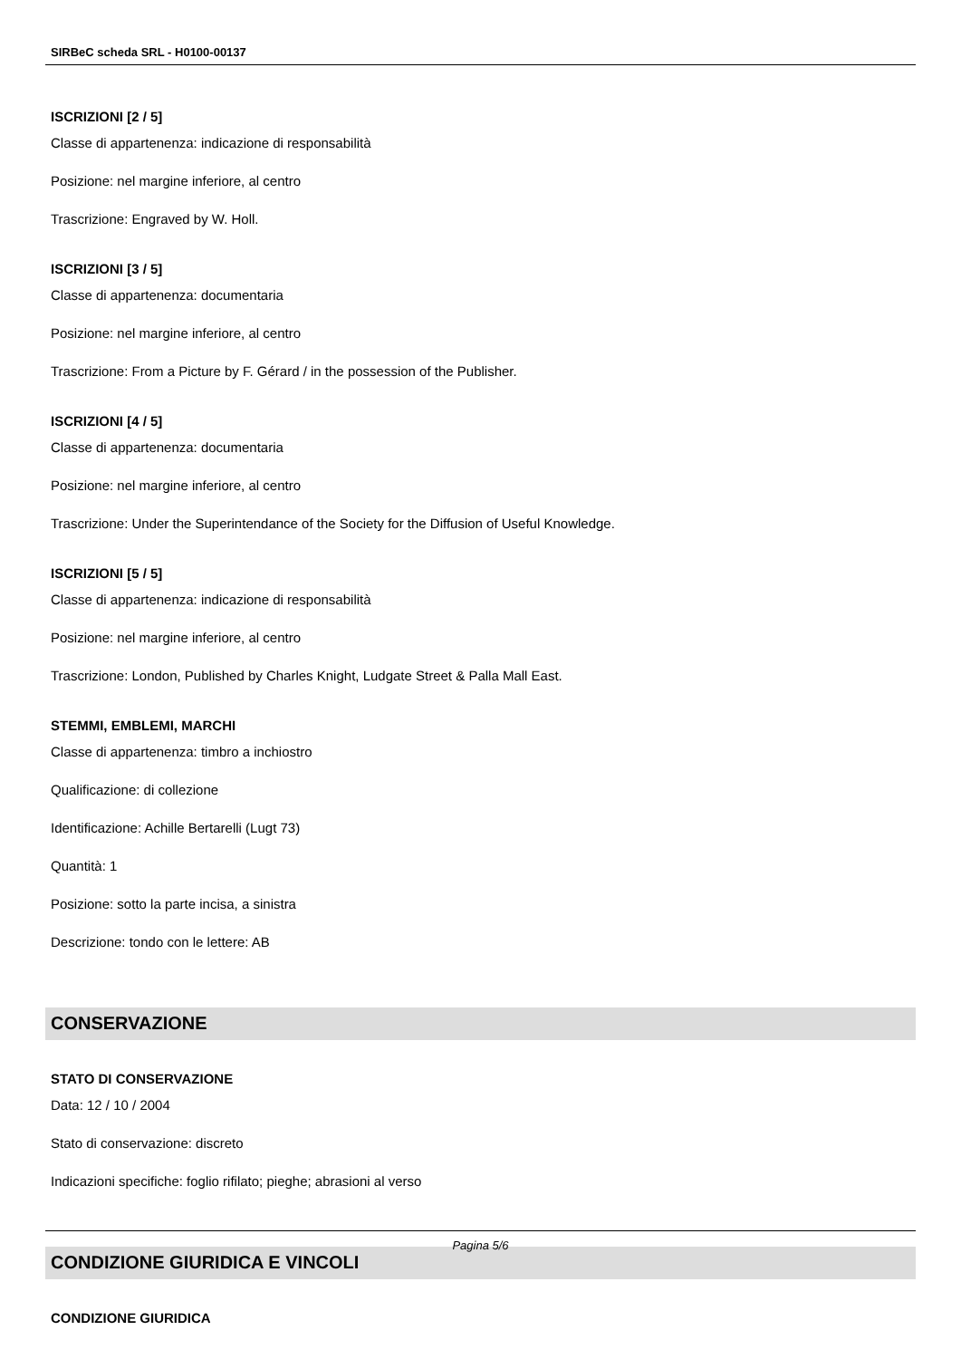SIRBeC scheda SRL - H0100-00137
ISCRIZIONI [2 / 5]
Classe di appartenenza: indicazione di responsabilità
Posizione: nel margine inferiore, al centro
Trascrizione: Engraved by W. Holl.
ISCRIZIONI [3 / 5]
Classe di appartenenza: documentaria
Posizione: nel margine inferiore, al centro
Trascrizione: From a Picture by F. Gérard / in the possession of the Publisher.
ISCRIZIONI [4 / 5]
Classe di appartenenza: documentaria
Posizione: nel margine inferiore, al centro
Trascrizione: Under the Superintendance of the Society for the Diffusion of Useful Knowledge.
ISCRIZIONI [5 / 5]
Classe di appartenenza: indicazione di responsabilità
Posizione: nel margine inferiore, al centro
Trascrizione: London, Published by Charles Knight, Ludgate Street & Palla Mall East.
STEMMI, EMBLEMI, MARCHI
Classe di appartenenza: timbro a inchiostro
Qualificazione: di collezione
Identificazione: Achille Bertarelli (Lugt 73)
Quantità: 1
Posizione: sotto la parte incisa, a sinistra
Descrizione: tondo con le lettere: AB
CONSERVAZIONE
STATO DI CONSERVAZIONE
Data: 12 / 10 / 2004
Stato di conservazione: discreto
Indicazioni specifiche: foglio rifilato; pieghe; abrasioni al verso
CONDIZIONE GIURIDICA E VINCOLI
CONDIZIONE GIURIDICA
Pagina 5/6